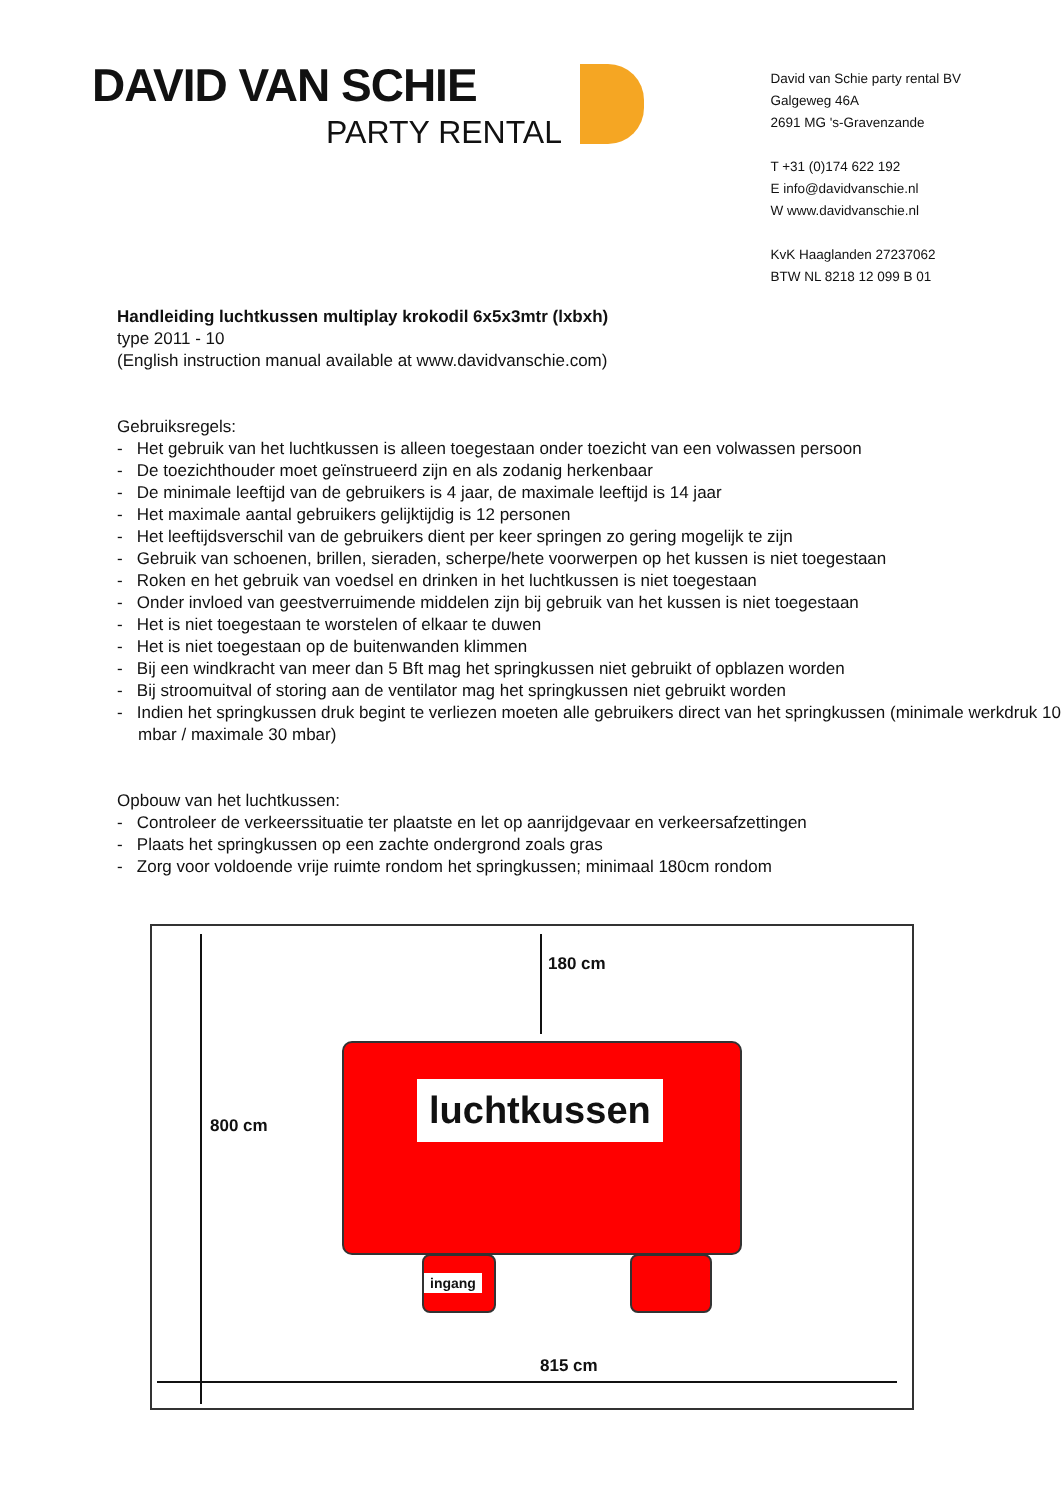DAVID VAN SCHIE
PARTY RENTAL
David van Schie party rental BV
Galgeweg 46A
2691 MG 's-Gravenzande
T +31 (0)174 622 192
E info@davidvanschie.nl
W www.davidvanschie.nl
KvK Haaglanden 27237062
BTW NL 8218 12 099 B 01
Handleiding luchtkussen multiplay krokodil 6x5x3mtr (lxbxh)
type 2011 - 10
(English instruction manual available at www.davidvanschie.com)
Gebruiksregels:
- Het gebruik van het luchtkussen is alleen toegestaan onder toezicht van een volwassen persoon
- De toezichthouder moet geïnstrueerd zijn en als zodanig herkenbaar
- De minimale leeftijd van de gebruikers is 4 jaar, de maximale leeftijd is 14 jaar
- Het maximale aantal gebruikers gelijktijdig is 12 personen
- Het leeftijdsverschil van de gebruikers dient per keer springen zo gering mogelijk te zijn
- Gebruik van schoenen, brillen, sieraden, scherpe/hete voorwerpen op het kussen is niet toegestaan
- Roken en het gebruik van voedsel en drinken in het luchtkussen is niet toegestaan
- Onder invloed van geestverruimende middelen zijn bij gebruik van het kussen is niet toegestaan
- Het is niet toegestaan te worstelen of elkaar te duwen
- Het is niet toegestaan op de buitenwanden klimmen
- Bij een windkracht van meer dan 5 Bft mag het springkussen niet gebruikt of opblazen worden
- Bij stroomuitval of storing aan de ventilator mag het springkussen niet gebruikt worden
- Indien het springkussen druk begint te verliezen moeten alle gebruikers direct van het springkussen (minimale werkdruk 10 mbar / maximale 30 mbar)
Opbouw van het luchtkussen:
- Controleer de verkeerssituatie ter plaatste en let op aanrijdgevaar en verkeersafzettingen
- Plaats het springkussen op een zachte ondergrond zoals gras
- Zorg voor voldoende vrije ruimte rondom het springkussen; minimaal 180cm rondom
180 cm
800 cm
luchtkussen
ingang
815 cm